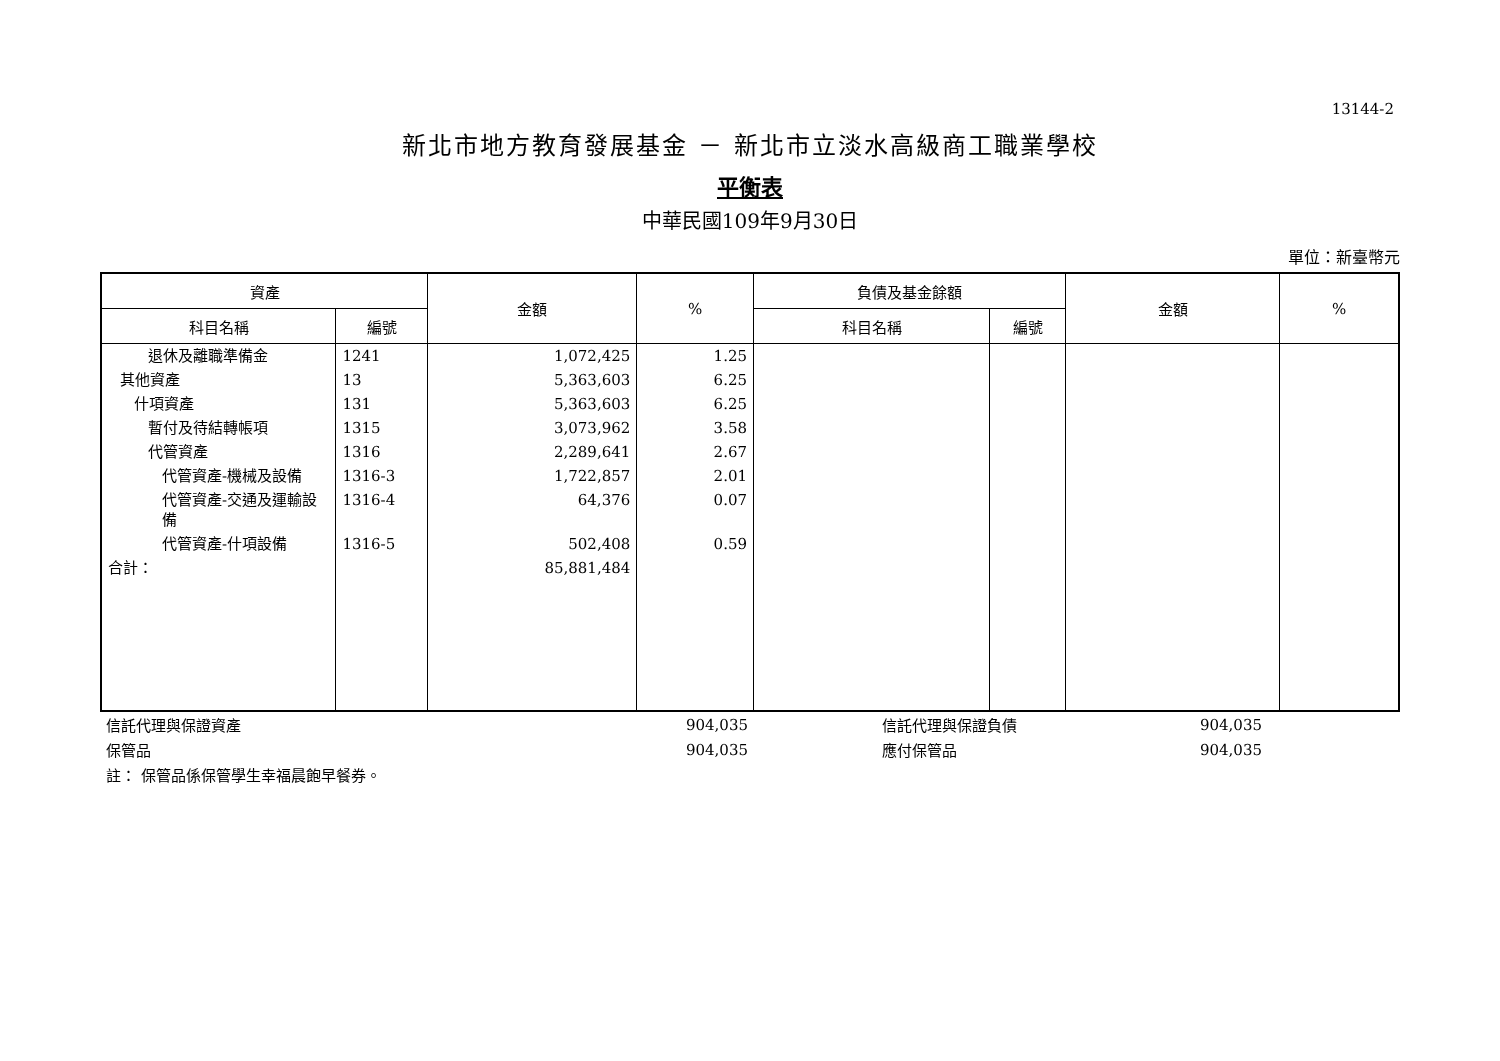13144-2
新北市地方教育發展基金 － 新北市立淡水高級商工職業學校
平衡表
中華民國109年9月30日
單位：新臺幣元
| 資產 | | 金額 | % | 負債及基金餘額 | | 金額 | % |
| --- | --- | --- | --- | --- | --- | --- | --- |
| 科目名稱 | 編號 | | | 科目名稱 | 編號 | | |
| 退休及離職準備金 | 1241 | 1,072,425 | 1.25 | | | | |
| 其他資產 | 13 | 5,363,603 | 6.25 | | | | |
| 什項資產 | 131 | 5,363,603 | 6.25 | | | | |
| 暫付及待結轉帳項 | 1315 | 3,073,962 | 3.58 | | | | |
| 代管資產 | 1316 | 2,289,641 | 2.67 | | | | |
| 代管資產-機械及設備 | 1316-3 | 1,722,857 | 2.01 | | | | |
| 代管資產-交通及運輸設備 | 1316-4 | 64,376 | 0.07 | | | | |
| 代管資產-什項設備 | 1316-5 | 502,408 | 0.59 | | | | |
| 合計： | | 85,881,484 | | | | | |
| 信託代理與保證資產 | 904,035 | | 信託代理與保證負債 | 904,035 | |
| 保管品 | 904,035 | | 應付保管品 | 904,035 | |
| 註： 保管品係保管學生幸福晨飽早餐券。 | | | | | |